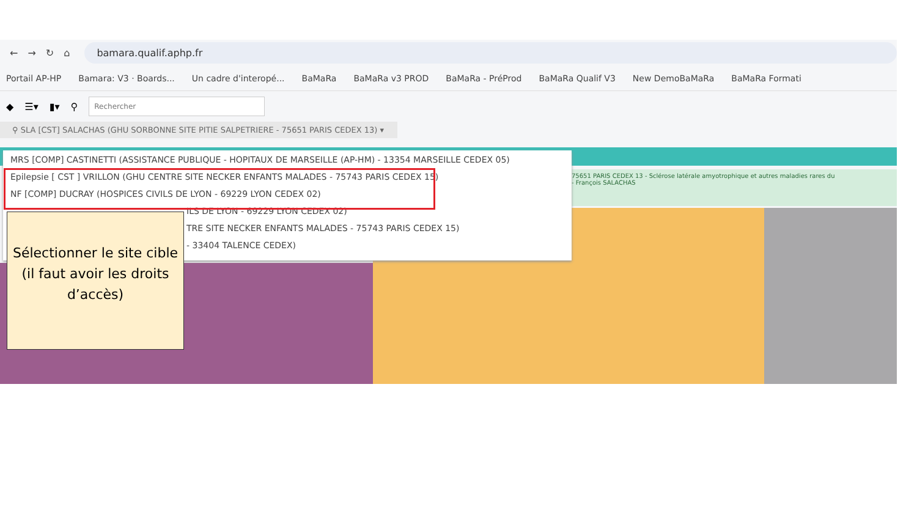← → ↻ ⌂
bamara.qualif.aphp.fr
Portail AP-HP Bamara: V3 · Boards... Un cadre d'interopé... BaMaRa BaMaRa v3 PROD BaMaRa - PréProd BaMaRa Qualif V3 New DemoBaMaRa BaMaRa Formati
◆ ☰▾ ▮▾ ⚲
Rechercher
⚲ SLA [CST] SALACHAS (GHU SORBONNE SITE PITIE SALPETRIERE - 75651 PARIS CEDEX 13) ▾
75651 PARIS CEDEX 13 - Sclérose latérale amyotrophique et autres maladies rares du
- François SALACHAS
MRS [COMP] CASTINETTI (ASSISTANCE PUBLIQUE - HOPITAUX DE MARSEILLE (AP-HM) - 13354 MARSEILLE CEDEX 05)
Epilepsie [ CST ] VRILLON (GHU CENTRE SITE NECKER ENFANTS MALADES - 75743 PARIS CEDEX 15)
NF [COMP] DUCRAY (HOSPICES CIVILS DE LYON - 69229 LYON CEDEX 02)
ILS DE LYON - 69229 LYON CEDEX 02)
TRE SITE NECKER ENFANTS MALADES - 75743 PARIS CEDEX 15)
- 33404 TALENCE CEDEX)
Sélectionner le site cible (il faut avoir les droits d’accès)